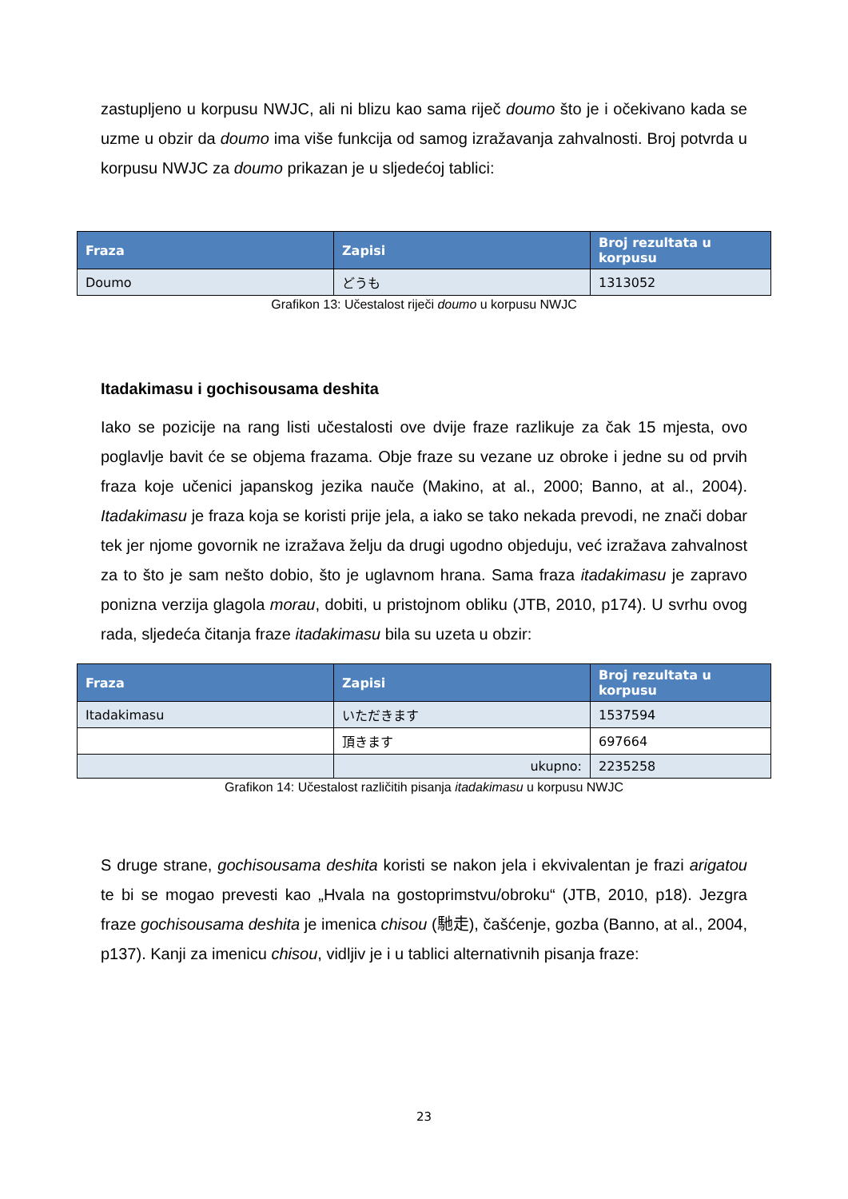zastupljeno u korpusu NWJC, ali ni blizu kao sama riječ doumo što je i očekivano kada se uzme u obzir da doumo ima više funkcija od samog izražavanja zahvalnosti. Broj potvrda u korpusu NWJC za doumo prikazan je u sljedećoj tablici:
| Fraza | Zapisi | Broj rezultata u korpusu |
| --- | --- | --- |
| Doumo | どうも | 1313052 |
Grafikon 13: Učestalost riječi doumo u korpusu NWJC
Itadakimasu i gochisousama deshita
Iako se pozicije na rang listi učestalosti ove dvije fraze razlikuje za čak 15 mjesta, ovo poglavlje bavit će se objema frazama. Obje fraze su vezane uz obroke i jedne su od prvih fraza koje učenici japanskog jezika nauče (Makino, at al., 2000; Banno, at al., 2004). Itadakimasu je fraza koja se koristi prije jela, a iako se tako nekada prevodi, ne znači dobar tek jer njome govornik ne izražava želju da drugi ugodno objeduju, već izražava zahvalnost za to što je sam nešto dobio, što je uglavnom hrana. Sama fraza itadakimasu je zapravo ponizna verzija glagola morau, dobiti, u pristojnom obliku (JTB, 2010, p174). U svrhu ovog rada, sljedeća čitanja fraze itadakimasu bila su uzeta u obzir:
| Fraza | Zapisi | Broj rezultata u korpusu |
| --- | --- | --- |
| Itadakimasu | いただきます | 1537594 |
| | 頂きます | 697664 |
| | ukupno: | 2235258 |
Grafikon 14: Učestalost različitih pisanja itadakimasu u korpusu NWJC
S druge strane, gochisousama deshita koristi se nakon jela i ekvivalentan je frazi arigatou te bi se mogao prevesti kao „Hvala na gostoprimstvu/obroku“ (JTB, 2010, p18). Jezgra fraze gochisousama deshita je imenica chisou (馳走), čašćenje, gozba (Banno, at al., 2004, p137). Kanji za imenicu chisou, vidljiv je i u tablici alternativnih pisanja fraze:
23